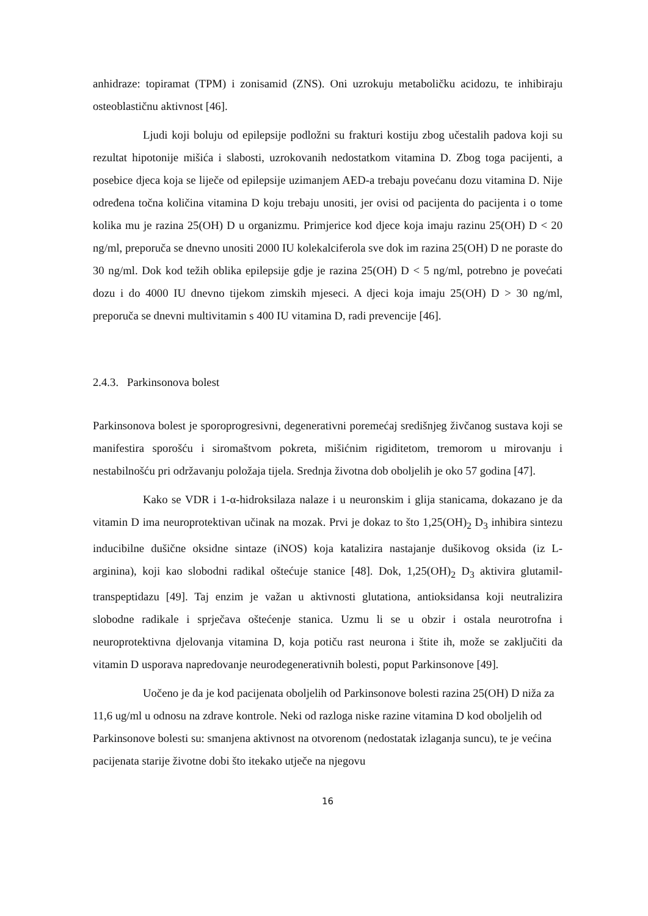anhidraze: topiramat (TPM) i zonisamid (ZNS). Oni uzrokuju metaboličku acidozu, te inhibiraju osteoblastičnu aktivnost [46].
Ljudi koji boluju od epilepsije podložni su frakturi kostiju zbog učestalih padova koji su rezultat hipotonije mišića i slabosti, uzrokovanih nedostatkom vitamina D. Zbog toga pacijenti, a posebice djeca koja se liječe od epilepsije uzimanjem AED-a trebaju povećanu dozu vitamina D. Nije određena točna količina vitamina D koju trebaju unositi, jer ovisi od pacijenta do pacijenta i o tome kolika mu je razina 25(OH) D u organizmu. Primjerice kod djece koja imaju razinu 25(OH) D < 20 ng/ml, preporuča se dnevno unositi 2000 IU kolekalciferola sve dok im razina 25(OH) D ne poraste do 30 ng/ml. Dok kod težih oblika epilepsije gdje je razina 25(OH) D < 5 ng/ml, potrebno je povećati dozu i do 4000 IU dnevno tijekom zimskih mjeseci. A djeci koja imaju 25(OH) D > 30 ng/ml, preporuča se dnevni multivitamin s 400 IU vitamina D, radi prevencije [46].
2.4.3. Parkinsonova bolest
Parkinsonova bolest je sporoprogresivni, degenerativni poremećaj središnjeg živčanog sustava koji se manifestira sporošću i siromaštvom pokreta, mišićnim rigiditetom, tremorom u mirovanju i nestabilnošću pri održavanju položaja tijela. Srednja životna dob oboljelih je oko 57 godina [47].
Kako se VDR i 1-α-hidroksilaza nalaze i u neuronskim i glija stanicama, dokazano je da vitamin D ima neuroprotektivan učinak na mozak. Prvi je dokaz to što 1,25(OH)<sub>2</sub> D<sub>3</sub> inhibira sintezu inducibilne dušične oksidne sintaze (iNOS) koja katalizira nastajanje dušikovog oksida (iz L-arginina), koji kao slobodni radikal oštećuje stanice [48]. Dok, 1,25(OH)<sub>2</sub> D<sub>3</sub> aktivira glutamil-transpeptidazu [49]. Taj enzim je važan u aktivnosti glutationa, antioksidansa koji neutralizira slobodne radikale i sprječava oštećenje stanica. Uzmu li se u obzir i ostala neurotrofna i neuroprotektivna djelovanja vitamina D, koja potiču rast neurona i štite ih, može se zaključiti da vitamin D usporava napredovanje neurodegenerativnih bolesti, poput Parkinsonove [49].
Uočeno je da je kod pacijenata oboljelih od Parkinsonove bolesti razina 25(OH) D niža za 11,6 ug/ml u odnosu na zdrave kontrole. Neki od razloga niske razine vitamina D kod oboljelih od Parkinsonove bolesti su: smanjena aktivnost na otvorenom (nedostatak izlaganja suncu), te je većina pacijenata starije životne dobi što itekako utječe na njegovu
16